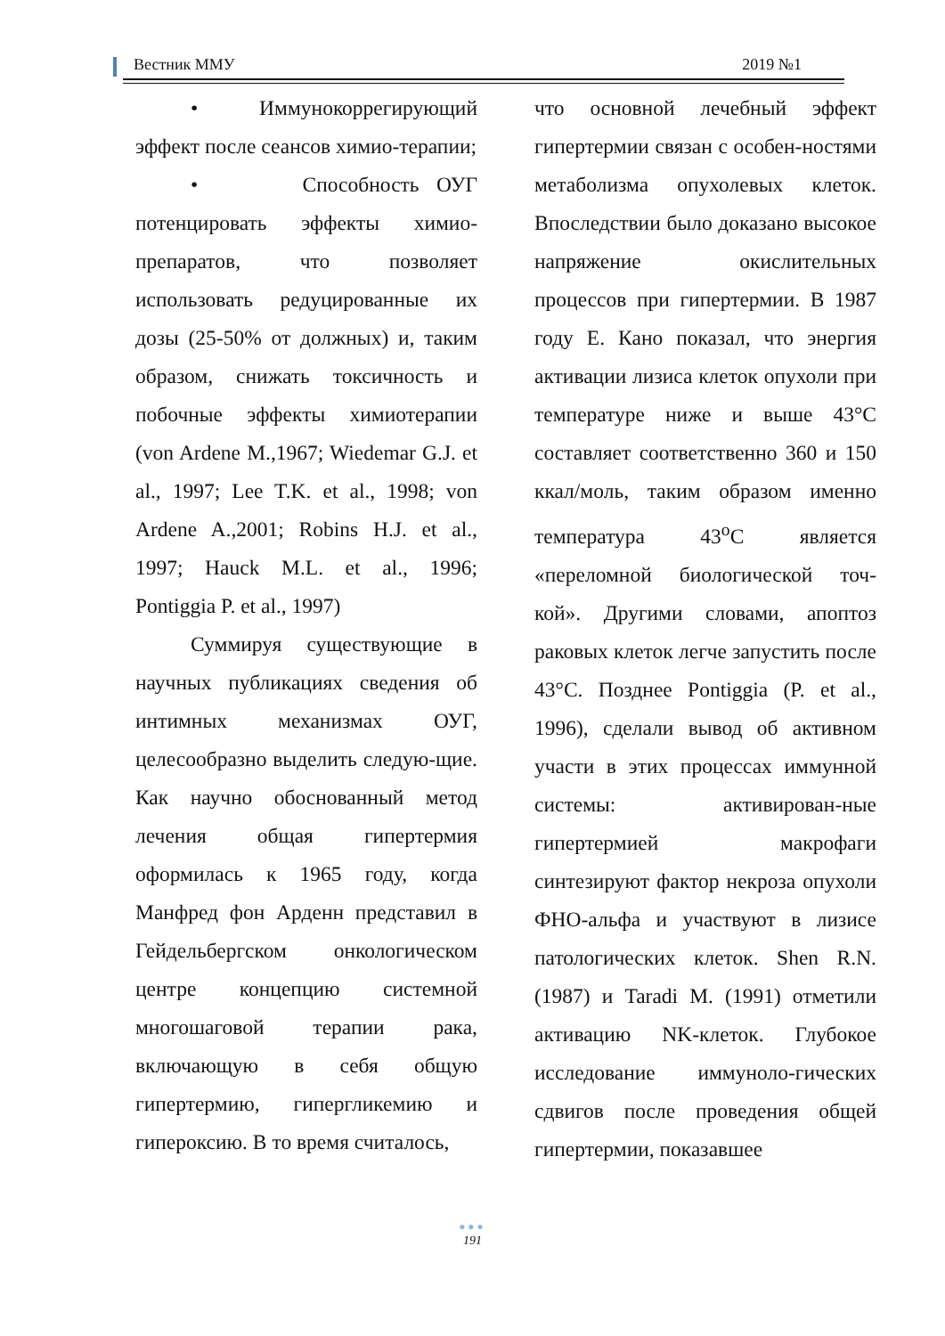Вестник ММУ 2019 №1
• Иммунокоррегирующий эффект после сеансов химио-терапии;
• Способность ОУГ потенцировать эффекты химио-препаратов, что позволяет использовать редуцированные их дозы (25-50% от должных) и, таким образом, снижать токсичность и побочные эффекты химиотерапии (von Ardene M.,1967; Wiedemar G.J. et al., 1997; Lee T.K. et al., 1998; von Ardene A.,2001; Robins H.J. et al., 1997; Hauck M.L. et al., 1996; Pontiggia P. et al., 1997)
Суммируя существующие в научных публикациях сведения об интимных механизмах ОУГ, целесообразно выделить следую-щие. Как научно обоснованный метод лечения общая гипертермия оформилась к 1965 году, когда Манфред фон Арденн представил в Гейдельбергском онкологическом центре концепцию системной многошаговой терапии рака, включающую в себя общую гипертермию, гипергликемию и гипероксию. В то время считалось,
что основной лечебный эффект гипертермии связан с особен-ностями метаболизма опухолевых клеток. Впоследствии было доказано высокое напряжение окислительных процессов при гипертермии. В 1987 году Е. Кано показал, что энергия активации лизиса клеток опухоли при температуре ниже и выше 43°С составляет соответственно 360 и 150 ккал/моль, таким образом именно температура 43<sup>о</sup>С является «переломной биологической точ-кой». Другими словами, апоптоз раковых клеток легче запустить после 43°С. Позднее Pontiggia (P. et al., 1996), сделали вывод об активном участи в этих процессах иммунной системы: активирован-ные гипертермией макрофаги синтезируют фактор некроза опухоли ФНО-альфа и участвуют в лизисе патологических клеток. Shen R.N. (1987) и Taradi M. (1991) отметили активацию NK-клеток. Глубокое исследование иммуноло-гических сдвигов после проведения общей гипертермии, показавшее
●●●
191